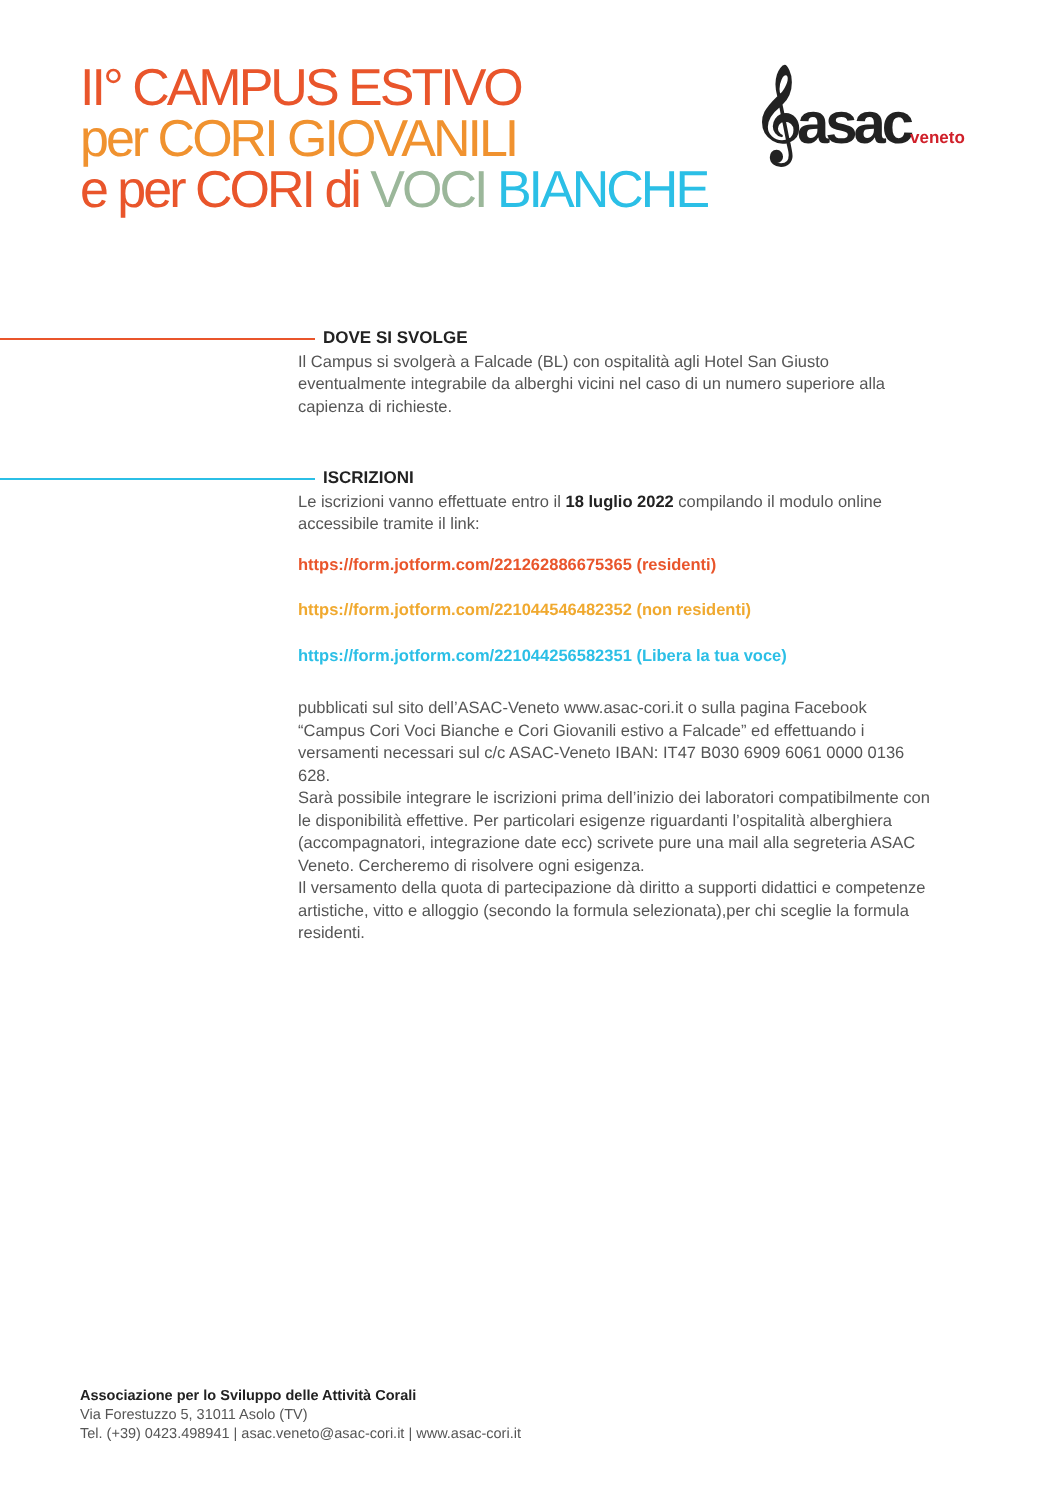II° CAMPUS ESTIVO
per CORI GIOVANILI
e per CORI di VOCI BIANCHE
𝄞asacveneto
DOVE SI SVOLGE
Il Campus si svolgerà a Falcade (BL) con ospitalità agli Hotel San Giusto eventualmente integrabile da alberghi vicini nel caso di un numero superiore alla capienza di richieste.
ISCRIZIONI
Le iscrizioni vanno effettuate entro il 18 luglio 2022 compilando il modulo online accessibile tramite il link:
https://form.jotform.com/221262886675365 (residenti)
https://form.jotform.com/221044546482352 (non residenti)
https://form.jotform.com/221044256582351 (Libera la tua voce)
pubblicati sul sito dell’ASAC-Veneto www.asac-cori.it o sulla pagina Facebook “Campus Cori Voci Bianche e Cori Giovanili estivo a Falcade” ed effettuando i versamenti necessari sul c/c ASAC-Veneto IBAN: IT47 B030 6909 6061 0000 0136 628.
Sarà possibile integrare le iscrizioni prima dell’inizio dei laboratori compatibilmente con le disponibilità effettive. Per particolari esigenze riguardanti l’ospitalità alberghiera (accompagnatori, integrazione date ecc) scrivete pure una mail alla segreteria ASAC Veneto. Cercheremo di risolvere ogni esigenza.
Il versamento della quota di partecipazione dà diritto a supporti didattici e competenze artistiche, vitto e alloggio (secondo la formula selezionata),per chi sceglie la formula residenti.
Associazione per lo Sviluppo delle Attività Corali
Via Forestuzzo 5, 31011 Asolo (TV)
Tel. (+39) 0423.498941 | asac.veneto@asac-cori.it | www.asac-cori.it